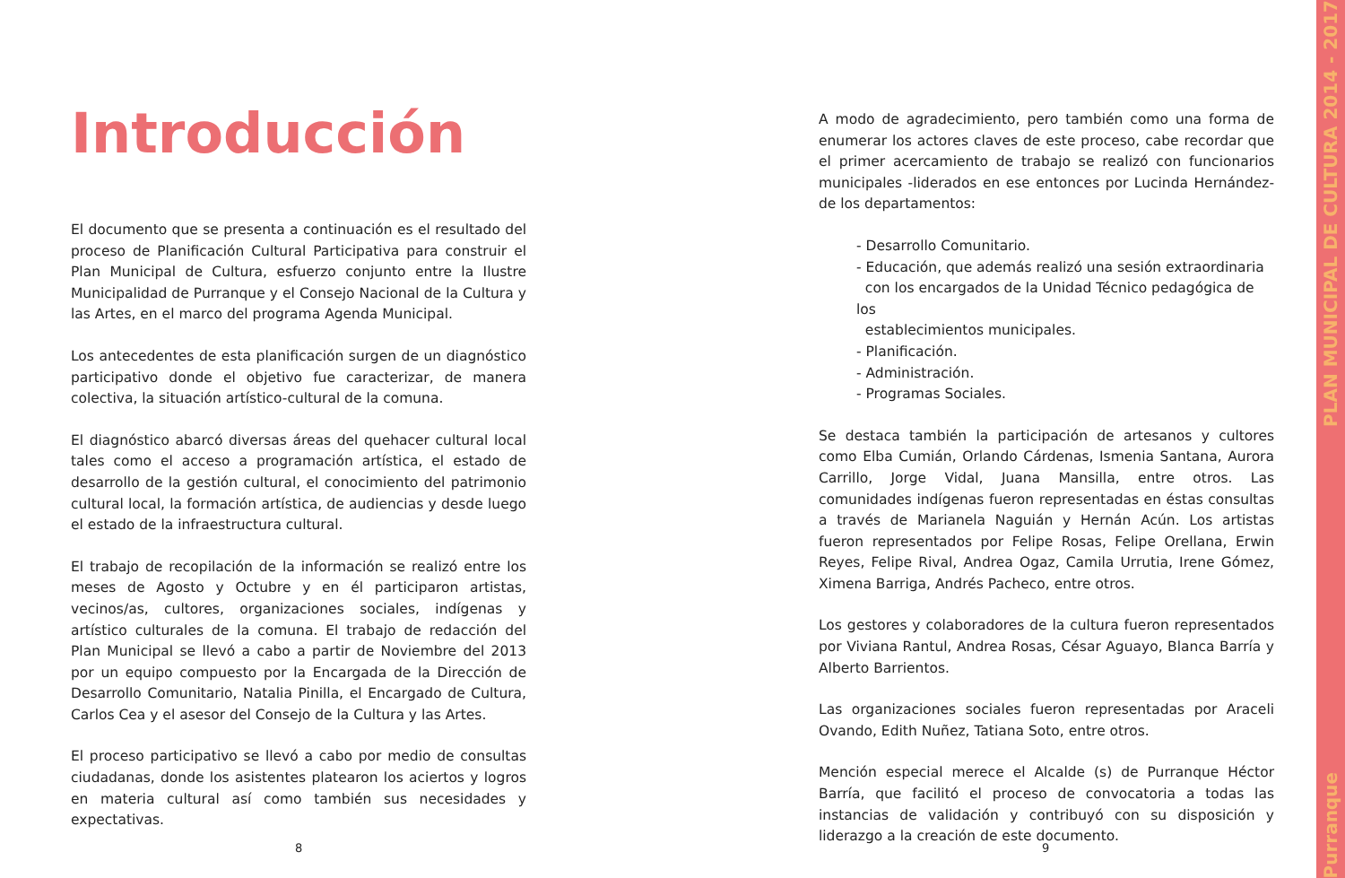Introducción
El documento que se presenta a continuación es el resultado del proceso de Planificación Cultural Participativa para construir el Plan Municipal de Cultura, esfuerzo conjunto entre la Ilustre Municipalidad de Purranque y el Consejo Nacional de la Cultura y las Artes, en el marco del programa Agenda Municipal.
Los antecedentes de esta planificación surgen de un diagnóstico participativo donde el objetivo fue caracterizar, de manera colectiva, la situación artístico-cultural de la comuna.
El diagnóstico abarcó diversas áreas del quehacer cultural local tales como el acceso a programación artística, el estado de desarrollo de la gestión cultural, el conocimiento del patrimonio cultural local, la formación artística, de audiencias y desde luego el estado de la infraestructura cultural.
El trabajo de recopilación de la información se realizó entre los meses de Agosto y Octubre y en él participaron artistas, vecinos/as, cultores, organizaciones sociales, indígenas y artístico culturales de la comuna. El trabajo de redacción del Plan Municipal se llevó a cabo a partir de Noviembre del 2013 por un equipo compuesto por la Encargada de la Dirección de Desarrollo Comunitario, Natalia Pinilla, el Encargado de Cultura, Carlos Cea y el asesor del Consejo de la Cultura y las Artes.
El proceso participativo se llevó a cabo por medio de consultas ciudadanas, donde los asistentes platearon los aciertos y logros en materia cultural así como también sus necesidades y expectativas.
A modo de agradecimiento, pero también como una forma de enumerar los actores claves de este proceso, cabe recordar que el primer acercamiento de trabajo se realizó con funcionarios municipales -liderados en ese entonces por Lucinda Hernández- de los departamentos:
- Desarrollo Comunitario.
- Educación, que además realizó una sesión extraordinaria
con los encargados de la Unidad Técnico pedagógica de los
establecimientos municipales.
- Planificación.
- Administración.
- Programas Sociales.
Se destaca también la participación de artesanos y cultores como Elba Cumián, Orlando Cárdenas, Ismenia Santana, Aurora Carrillo, Jorge Vidal, Juana Mansilla, entre otros. Las comunidades indígenas fueron representadas en éstas consultas a través de Marianela Naguián y Hernán Acún. Los artistas fueron representados por Felipe Rosas, Felipe Orellana, Erwin Reyes, Felipe Rival, Andrea Ogaz, Camila Urrutia, Irene Gómez, Ximena Barriga, Andrés Pacheco, entre otros.
Los gestores y colaboradores de la cultura fueron representados por Viviana Rantul, Andrea Rosas, César Aguayo, Blanca Barría y Alberto Barrientos.
Las organizaciones sociales fueron representadas por Araceli Ovando, Edith Nuñez, Tatiana Soto, entre otros.
Mención especial merece el Alcalde (s) de Purranque Héctor Barría, que facilitó el proceso de convocatoria a todas las instancias de validación y contribuyó con su disposición y liderazgo a la creación de este documento.
8 9
PLAN MUNICIPAL DE CULTURA 2014 - 2017
Purranque